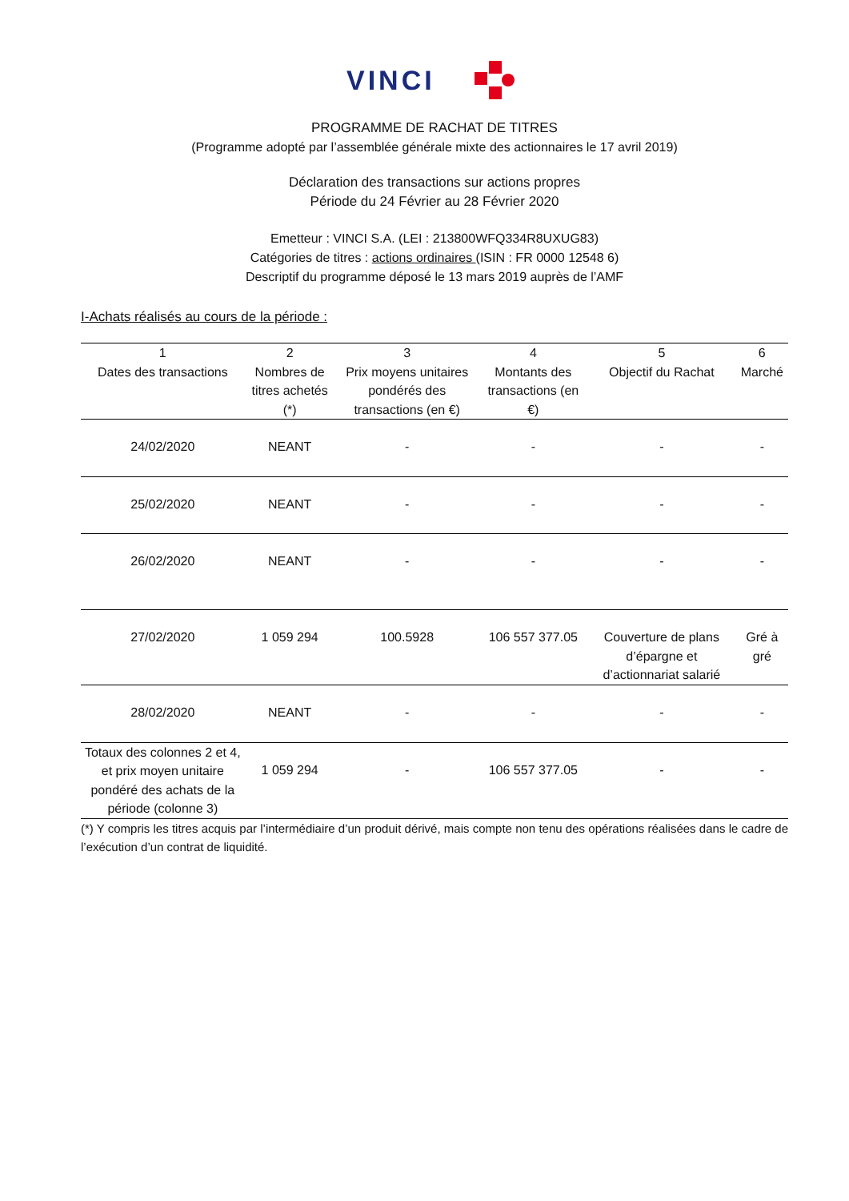VINCI
PROGRAMME DE RACHAT DE TITRES
(Programme adopté par l’assemblée générale mixte des actionnaires le 17 avril 2019)
Déclaration des transactions sur actions propres
Période du 24 Février au 28 Février 2020
Emetteur : VINCI S.A. (LEI : 213800WFQ334R8UXUG83)
Catégories de titres : actions ordinaires (ISIN : FR 0000 12548 6)
Descriptif du programme déposé le 13 mars 2019 auprès de l’AMF
I-Achats réalisés au cours de la période :
| 1 Dates des transactions | 2 Nombres de titres achetés (*) | 3 Prix moyens unitaires pondérés des transactions (en €) | 4 Montants des transactions (en €) | 5 Objectif du Rachat | 6 Marché |
| --- | --- | --- | --- | --- | --- |
| 24/02/2020 | NEANT | - | - | - | - |
| 25/02/2020 | NEANT | - | - | - | - |
| 26/02/2020 | NEANT | - | - | - | - |
| 27/02/2020 | 1 059 294 | 100.5928 | 106 557 377.05 | Couverture de plans d’épargne et d’actionnariat salarié | Gré à gré |
| 28/02/2020 | NEANT | - | - | - | - |
| Totaux des colonnes 2 et 4, et prix moyen unitaire pondéré des achats de la période (colonne 3) | 1 059 294 | - | 106 557 377.05 | - | - |
(*) Y compris les titres acquis par l’intermédiaire d’un produit dérivé, mais compte non tenu des opérations réalisées dans le cadre de l’exécution d’un contrat de liquidité.